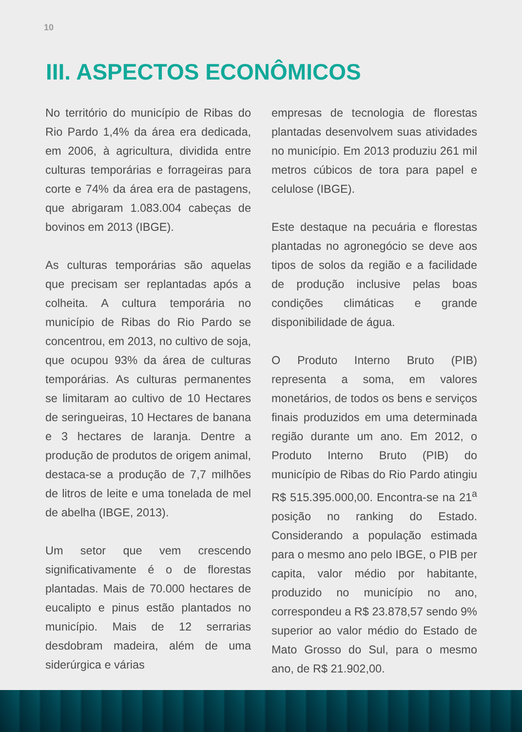10
III. ASPECTOS ECONÔMICOS
No território do município de Ribas do Rio Pardo 1,4% da área era dedicada, em 2006, à agricultura, dividida entre culturas temporárias e forrageiras para corte e 74% da área era de pastagens, que abrigaram 1.083.004 cabeças de bovinos em 2013 (IBGE).
As culturas temporárias são aquelas que precisam ser replantadas após a colheita. A cultura temporária no município de Ribas do Rio Pardo se concentrou, em 2013, no cultivo de soja, que ocupou 93% da área de culturas temporárias. As culturas permanentes se limitaram ao cultivo de 10 Hectares de seringueiras, 10 Hectares de banana e 3 hectares de laranja. Dentre a produção de produtos de origem animal, destaca-se a produção de 7,7 milhões de litros de leite e uma tonelada de mel de abelha (IBGE, 2013).
Um setor que vem crescendo significativamente é o de florestas plantadas. Mais de 70.000 hectares de eucalipto e pinus estão plantados no município. Mais de 12 serrarias desdobram madeira, além de uma siderúrgica e várias
empresas de tecnologia de florestas plantadas desenvolvem suas atividades no município. Em 2013 produziu 261 mil metros cúbicos de tora para papel e celulose (IBGE).
Este destaque na pecuária e florestas plantadas no agronegócio se deve aos tipos de solos da região e a facilidade de produção inclusive pelas boas condições climáticas e grande disponibilidade de água.
O Produto Interno Bruto (PIB) representa a soma, em valores monetários, de todos os bens e serviços finais produzidos em uma determinada região durante um ano. Em 2012, o Produto Interno Bruto (PIB) do município de Ribas do Rio Pardo atingiu R$ 515.395.000,00. Encontra-se na 21<sup>a</sup> posição no ranking do Estado. Considerando a população estimada para o mesmo ano pelo IBGE, o PIB per capita, valor médio por habitante, produzido no município no ano, correspondeu a R$ 23.878,57 sendo 9% superior ao valor médio do Estado de Mato Grosso do Sul, para o mesmo ano, de R$ 21.902,00.